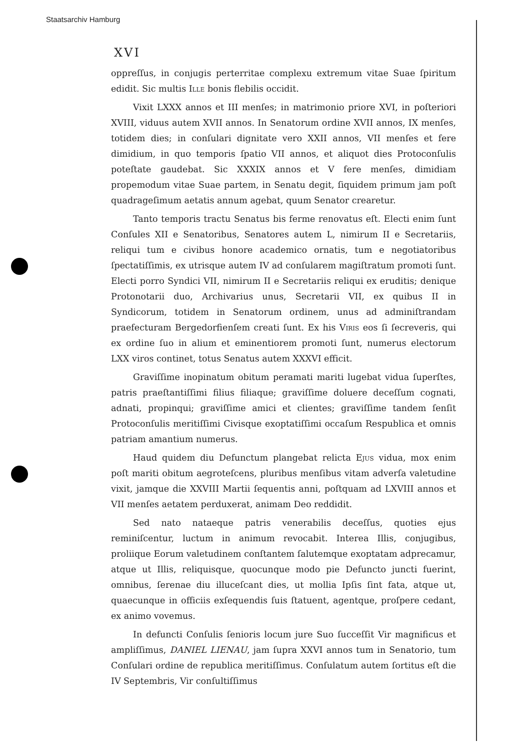Staatsarchiv Hamburg
XVI
oppreſſus, in conjugis perterritae complexu extremum vitae Suae ſpiritum edidit. Sic multis Ille bonis flebilis occidit.
Vixit LXXX annos et III menſes; in matrimonio priore XVI, in poſteriori XVIII, viduus autem XVII annos. In Senatorum ordine XVII annos, IX menſes, totidem dies; in conſulari dignitate vero XXII annos, VII menſes et fere dimidium, in quo temporis ſpatio VII annos, et aliquot dies Protoconſulis poteſtate gaudebat. Sic XXXIX annos et V fere menſes, dimidiam propemodum vitae Suae partem, in Senatu degit, ſiquidem primum jam poſt quadrageſimum aetatis annum agebat, quum Senator crearetur.
Tanto temporis tractu Senatus bis ferme renovatus eſt. Electi enim ſunt Conſules XII e Senatoribus, Senatores autem L, nimirum II e Secretariis, reliqui tum e civibus honore academico ornatis, tum e negotiatoribus ſpectatiſſimis, ex utrisque autem IV ad conſularem magiſtratum promoti ſunt. Electi porro Syndici VII, nimirum II e Secretariis reliqui ex eruditis; denique Protonotarii duo, Archivarius unus, Secretarii VII, ex quibus II in Syndicorum, totidem in Senatorum ordinem, unus ad adminiſtrandam praefecturam Bergedorfienſem creati ſunt. Ex his Viris eos ſi ſecreveris, qui ex ordine ſuo in alium et eminentiorem promoti ſunt, numerus electorum LXX viros continet, totus Senatus autem XXXVI efficit.
Graviſſime inopinatum obitum peramati mariti lugebat vidua ſuperſtes, patris praeſtantiſſimi filius filiaque; graviſſime doluere deceſſum cognati, adnati, propinqui; graviſſime amici et clientes; graviſſime tandem ſenſit Protoconſulis meritiſſimi Civisque exoptatiſſimi occaſum Respublica et omnis patriam amantium numerus.
Haud quidem diu Defunctum plangebat relicta Ejus vidua, mox enim poſt mariti obitum aegroteſcens, pluribus menſibus vitam adverſa valetudine vixit, jamque die XXVIII Martii ſequentis anni, poſtquam ad LXVIII annos et VII menſes aetatem perduxerat, animam Deo reddidit.
Sed nato nataeque patris venerabilis deceſſus, quoties ejus reminiſcentur, luctum in animum revocabit. Interea Illis, conjugibus, proliique Eorum valetudinem conſtantem ſalutemque exoptatam adprecamur, atque ut Illis, reliquisque, quocunque modo pie Defuncto juncti fuerint, omnibus, ſerenae diu illuceſcant dies, ut mollia Ipſis ſint fata, atque ut, quaecunque in officiis exſequendis ſuis ſtatuent, agentque, proſpere cedant, ex animo vovemus.
In defuncti Conſulis ſenioris locum jure Suo ſucceſſit Vir magnificus et ampliſſimus, DANIEL LIENAU, jam ſupra XXVI annos tum in Senatorio, tum Conſulari ordine de republica meritiſſimus. Conſulatum autem ſortitus eſt die IV Septembris, Vir conſultiſſimus